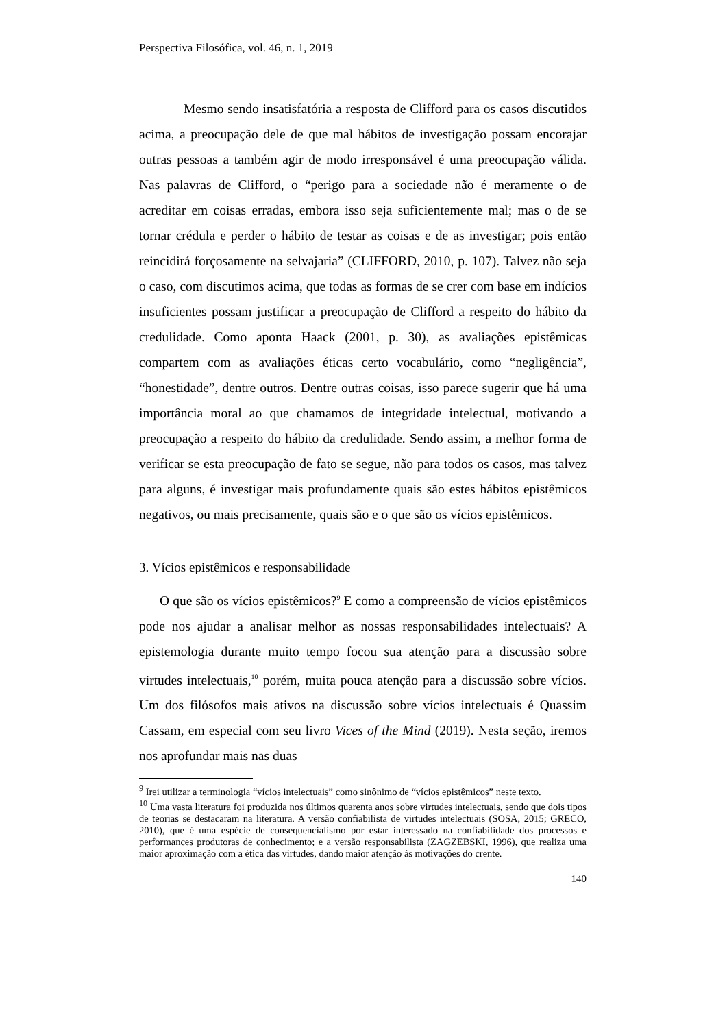Perspectiva Filosófica, vol. 46, n. 1, 2019
Mesmo sendo insatisfatória a resposta de Clifford para os casos discutidos acima, a preocupação dele de que mal hábitos de investigação possam encorajar outras pessoas a também agir de modo irresponsável é uma preocupação válida. Nas palavras de Clifford, o “perigo para a sociedade não é meramente o de acreditar em coisas erradas, embora isso seja suficientemente mal; mas o de se tornar crédula e perder o hábito de testar as coisas e de as investigar; pois então reincidirá forçosamente na selvajaria” (CLIFFORD, 2010, p. 107). Talvez não seja o caso, com discutimos acima, que todas as formas de se crer com base em indícios insuficientes possam justificar a preocupação de Clifford a respeito do hábito da credulidade. Como aponta Haack (2001, p. 30), as avaliações epistêmicas compartem com as avaliações éticas certo vocabulário, como “negligência”, “honestidade”, dentre outros. Dentre outras coisas, isso parece sugerir que há uma importância moral ao que chamamos de integridade intelectual, motivando a preocupação a respeito do hábito da credulidade. Sendo assim, a melhor forma de verificar se esta preocupação de fato se segue, não para todos os casos, mas talvez para alguns, é investigar mais profundamente quais são estes hábitos epistêmicos negativos, ou mais precisamente, quais são e o que são os vícios epistêmicos.
3. Vícios epistêmicos e responsabilidade
O que são os vícios epistêmicos?<sup>9</sup> E como a compreensão de vícios epistêmicos pode nos ajudar a analisar melhor as nossas responsabilidades intelectuais? A epistemologia durante muito tempo focou sua atenção para a discussão sobre virtudes intelectuais,<sup>10</sup> porém, muita pouca atenção para a discussão sobre vícios. Um dos filósofos mais ativos na discussão sobre vícios intelectuais é Quassim Cassam, em especial com seu livro Vices of the Mind (2019). Nesta seção, iremos nos aprofundar mais nas duas
<sup>9</sup> Irei utilizar a terminologia “vícios intelectuais” como sinônimo de “vícios epistêmicos” neste texto.
<sup>10</sup> Uma vasta literatura foi produzida nos últimos quarenta anos sobre virtudes intelectuais, sendo que dois tipos de teorias se destacaram na literatura. A versão confiabilista de virtudes intelectuais (SOSA, 2015; GRECO, 2010), que é uma espécie de consequencialismo por estar interessado na confiabilidade dos processos e performances produtoras de conhecimento; e a versão responsabilista (ZAGZEBSKI, 1996), que realiza uma maior aproximação com a ética das virtudes, dando maior atenção às motivações do crente.
140